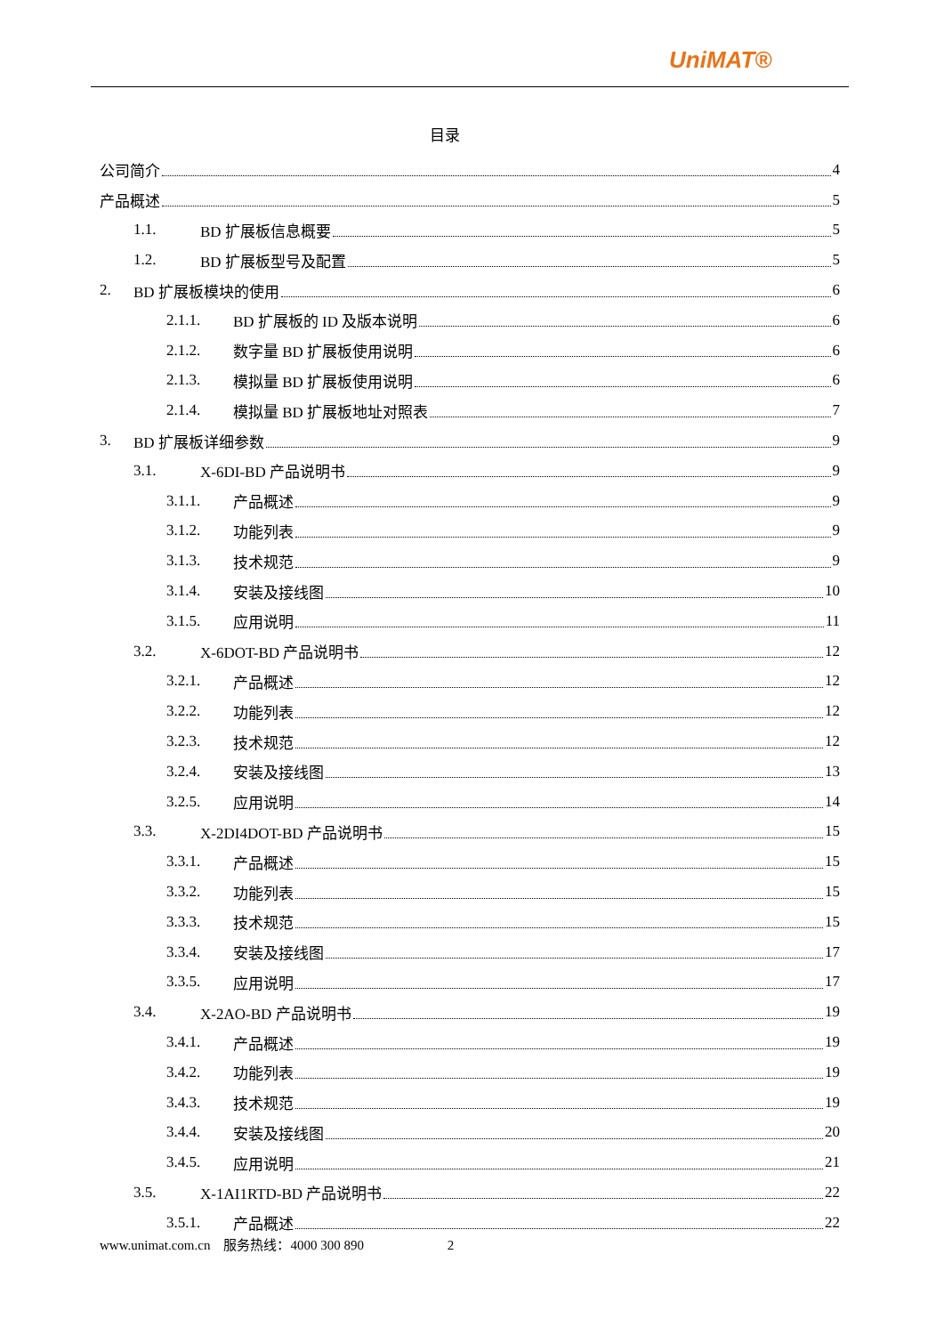UniMAT®
目录
公司简介 4
产品概述 5
1.1. BD 扩展板信息概要 5
1.2. BD 扩展板型号及配置 5
2. BD 扩展板模块的使用 6
2.1.1. BD 扩展板的 ID 及版本说明 6
2.1.2. 数字量 BD 扩展板使用说明 6
2.1.3. 模拟量 BD 扩展板使用说明 6
2.1.4. 模拟量 BD 扩展板地址对照表 7
3. BD 扩展板详细参数 9
3.1. X-6DI-BD 产品说明书 9
3.1.1. 产品概述 9
3.1.2. 功能列表 9
3.1.3. 技术规范 9
3.1.4. 安装及接线图 10
3.1.5. 应用说明 11
3.2. X-6DOT-BD 产品说明书 12
3.2.1. 产品概述 12
3.2.2. 功能列表 12
3.2.3. 技术规范 12
3.2.4. 安装及接线图 13
3.2.5. 应用说明 14
3.3. X-2DI4DOT-BD 产品说明书 15
3.3.1. 产品概述 15
3.3.2. 功能列表 15
3.3.3. 技术规范 15
3.3.4. 安装及接线图 17
3.3.5. 应用说明 17
3.4. X-2AO-BD 产品说明书 19
3.4.1. 产品概述 19
3.4.2. 功能列表 19
3.4.3. 技术规范 19
3.4.4. 安装及接线图 20
3.4.5. 应用说明 21
3.5. X-1AI1RTD-BD 产品说明书 22
3.5.1. 产品概述 22
www.unimat.com.cn 服务热线：4000 300 890 2